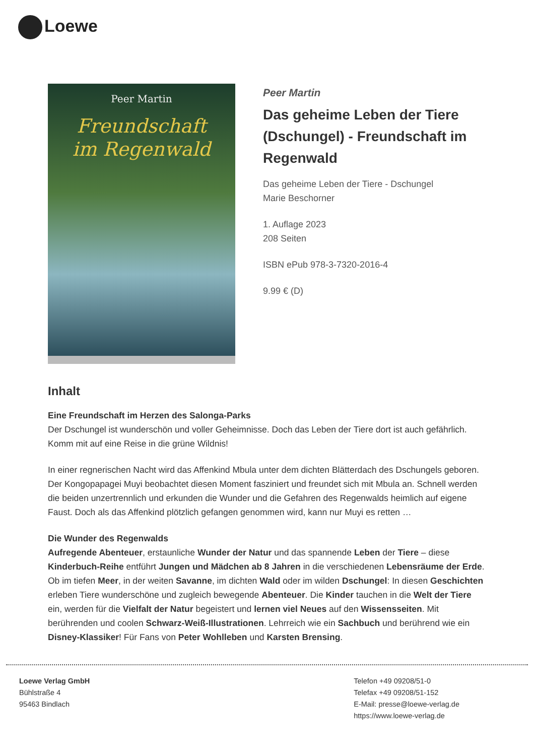Loewe
Peer Martin
Freundschaft
im Regenwald
Peer Martin
Das geheime Leben der Tiere (Dschungel) - Freundschaft im Regenwald
Das geheime Leben der Tiere - Dschungel
Marie Beschorner
1. Auflage 2023
208 Seiten
ISBN ePub 978-3-7320-2016-4
9.99 € (D)
Inhalt
Eine Freundschaft im Herzen des Salonga-Parks
Der Dschungel ist wunderschön und voller Geheimnisse. Doch das Leben der Tiere dort ist auch gefährlich. Komm mit auf eine Reise in die grüne Wildnis!
In einer regnerischen Nacht wird das Affenkind Mbula unter dem dichten Blätterdach des Dschungels geboren. Der Kongopapagei Muyi beobachtet diesen Moment fasziniert und freundet sich mit Mbula an. Schnell werden die beiden unzertrennlich und erkunden die Wunder und die Gefahren des Regenwalds heimlich auf eigene Faust. Doch als das Affenkind plötzlich gefangen genommen wird, kann nur Muyi es retten …
Die Wunder des Regenwalds
Aufregende Abenteuer, erstaunliche Wunder der Natur und das spannende Leben der Tiere – diese Kinderbuch-Reihe entführt Jungen und Mädchen ab 8 Jahren in die verschiedenen Lebensräume der Erde. Ob im tiefen Meer, in der weiten Savanne, im dichten Wald oder im wilden Dschungel: In diesen Geschichten erleben Tiere wunderschöne und zugleich bewegende Abenteuer. Die Kinder tauchen in die Welt der Tiere ein, werden für die Vielfalt der Natur begeistert und lernen viel Neues auf den Wissensseiten. Mit berührenden und coolen Schwarz-Weiß-Illustrationen. Lehrreich wie ein Sachbuch und berührend wie ein Disney-Klassiker! Für Fans von Peter Wohlleben und Karsten Brensing.
Loewe Verlag GmbH
Bühlstraße 4
95463 Bindlach
Telefon +49 09208/51-0
Telefax +49 09208/51-152
E-Mail: presse@loewe-verlag.de
https://www.loewe-verlag.de